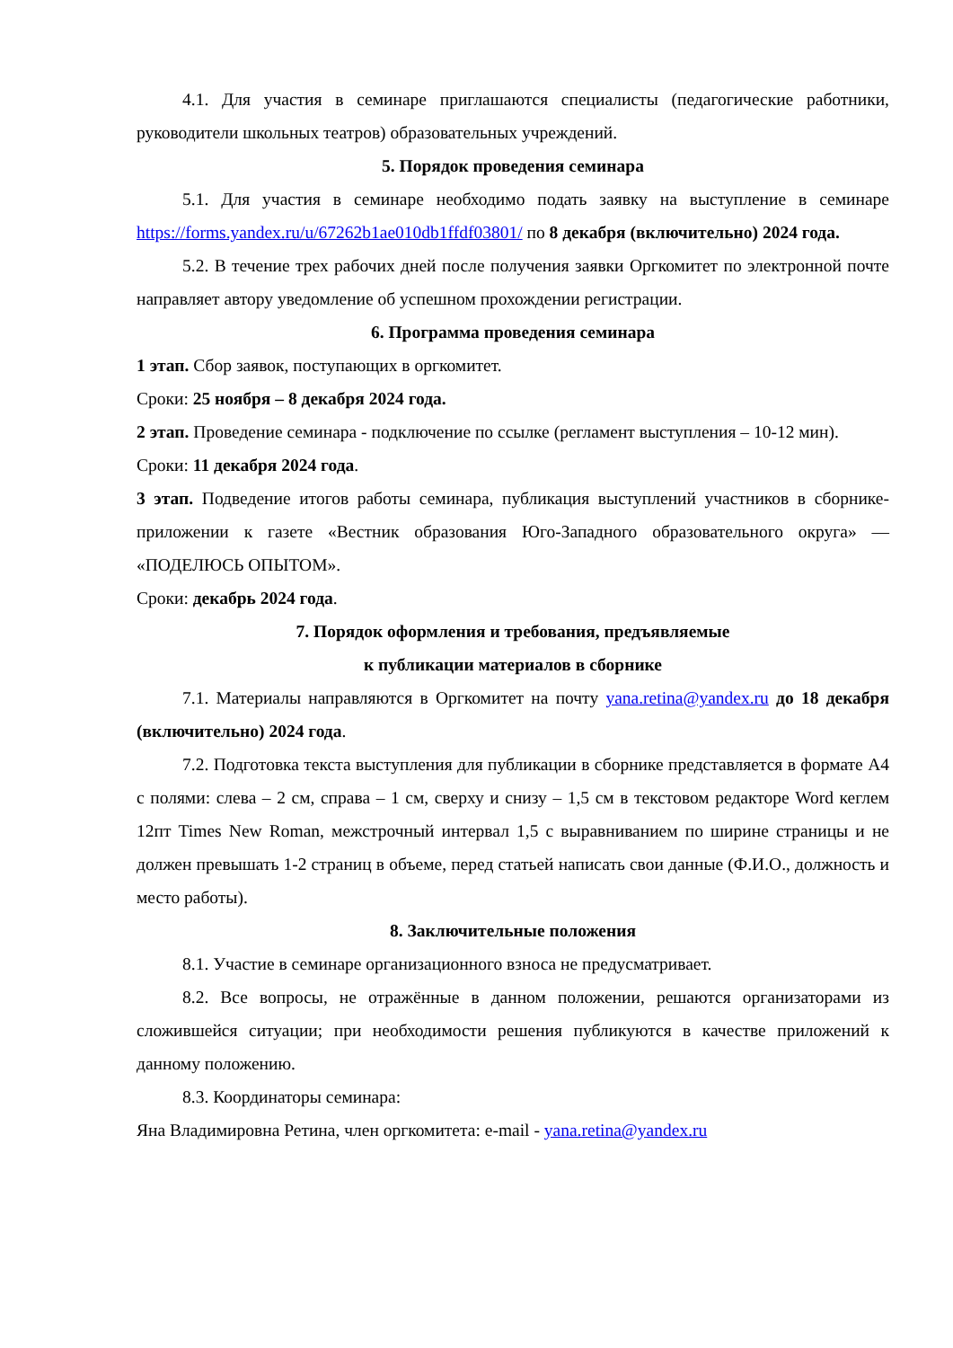4.1. Для участия в семинаре приглашаются специалисты (педагогические работники, руководители школьных театров) образовательных учреждений.
5. Порядок проведения семинара
5.1. Для участия в семинаре необходимо подать заявку на выступление в семинаре https://forms.yandex.ru/u/67262b1ae010db1ffdf03801/ по 8 декабря (включительно) 2024 года.
5.2. В течение трех рабочих дней после получения заявки Оргкомитет по электронной почте направляет автору уведомление об успешном прохождении регистрации.
6. Программа проведения семинара
1 этап. Сбор заявок, поступающих в оргкомитет.
Сроки: 25 ноября – 8 декабря 2024 года.
2 этап. Проведение семинара - подключение по ссылке (регламент выступления – 10-12 мин).
Сроки: 11 декабря 2024 года.
3 этап. Подведение итогов работы семинара, публикация выступлений участников в сборнике-приложении к газете «Вестник образования Юго-Западного образовательного округа» — «ПОДЕЛЮСЬ ОПЫТОМ».
Сроки: декабрь 2024 года.
7. Порядок оформления и требования, предъявляемые
к публикации материалов в сборнике
7.1. Материалы направляются в Оргкомитет на почту yana.retina@yandex.ru до 18 декабря (включительно) 2024 года.
7.2. Подготовка текста выступления для публикации в сборнике представляется в формате А4 с полями: слева – 2 см, справа – 1 см, сверху и снизу – 1,5 см в текстовом редакторе Word кеглем 12пт Times New Roman, межстрочный интервал 1,5 с выравниванием по ширине страницы и не должен превышать 1-2 страниц в объеме, перед статьей написать свои данные (Ф.И.О., должность и место работы).
8. Заключительные положения
8.1. Участие в семинаре организационного взноса не предусматривает.
8.2. Все вопросы, не отражённые в данном положении, решаются организаторами из сложившейся ситуации; при необходимости решения публикуются в качестве приложений к данному положению.
8.3. Координаторы семинара:
Яна Владимировна Ретина, член оргкомитета: e-mail - yana.retina@yandex.ru